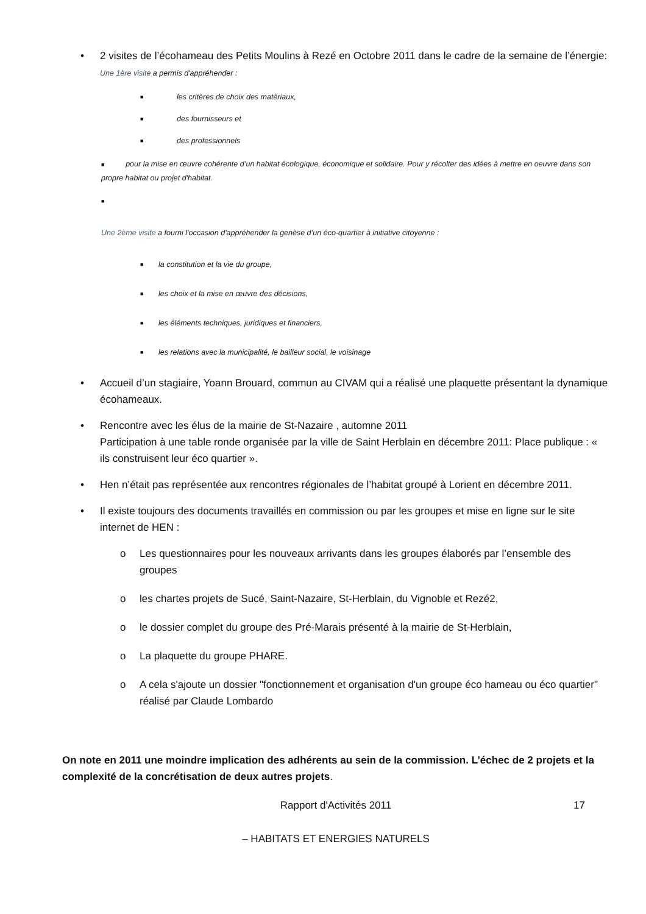• 2 visites de l’écohameau des Petits Moulins à Rezé en Octobre 2011 dans le cadre de la semaine de l’énergie:
Une 1ère visite a permis d'appréhender :
■ les critères de choix des matériaux,
■ des fournisseurs et
■ des professionnels
■ pour la mise en œuvre cohérente d’un habitat écologique, économique et solidaire. Pour y récolter des idées à mettre en oeuvre dans son propre habitat ou projet d'habitat.
■
Une 2ème visite a fourni l'occasion d'appréhender la genèse d’un éco-quartier à initiative citoyenne :
■ la constitution et la vie du groupe,
■ les choix et la mise en œuvre des décisions,
■ les éléments techniques, juridiques et financiers,
■ les relations avec la municipalité, le bailleur social, le voisinage
• Accueil d’un stagiaire, Yoann Brouard, commun au CIVAM qui a réalisé une plaquette présentant la dynamique écohameaux.
• Rencontre avec les élus de la mairie de St-Nazaire , automne 2011
Participation à une table ronde organisée par la ville de Saint Herblain en décembre 2011: Place publique : « ils construisent leur éco quartier ».
• Hen n’était pas représentée aux rencontres régionales de l’habitat groupé à Lorient en décembre 2011.
• Il existe toujours des documents travaillés en commission ou par les groupes et mise en ligne sur le site internet de HEN :
o Les questionnaires pour les nouveaux arrivants dans les groupes élaborés par l’ensemble des groupes
o les chartes projets de Sucé, Saint-Nazaire, St-Herblain, du Vignoble et Rezé2,
o le dossier complet du groupe des Pré-Marais présenté à la mairie de St-Herblain,
o La plaquette du groupe PHARE.
o A cela s'ajoute un dossier "fonctionnement et organisation d'un groupe éco hameau ou éco quartier" réalisé par Claude Lombardo
On note en 2011 une moindre implication des adhérents au sein de la commission. L’échec de 2 projets et la complexité de la concrétisation de deux autres projets.
Rapport d'Activités 2011 17
– HABITATS ET ENERGIES NATURELS